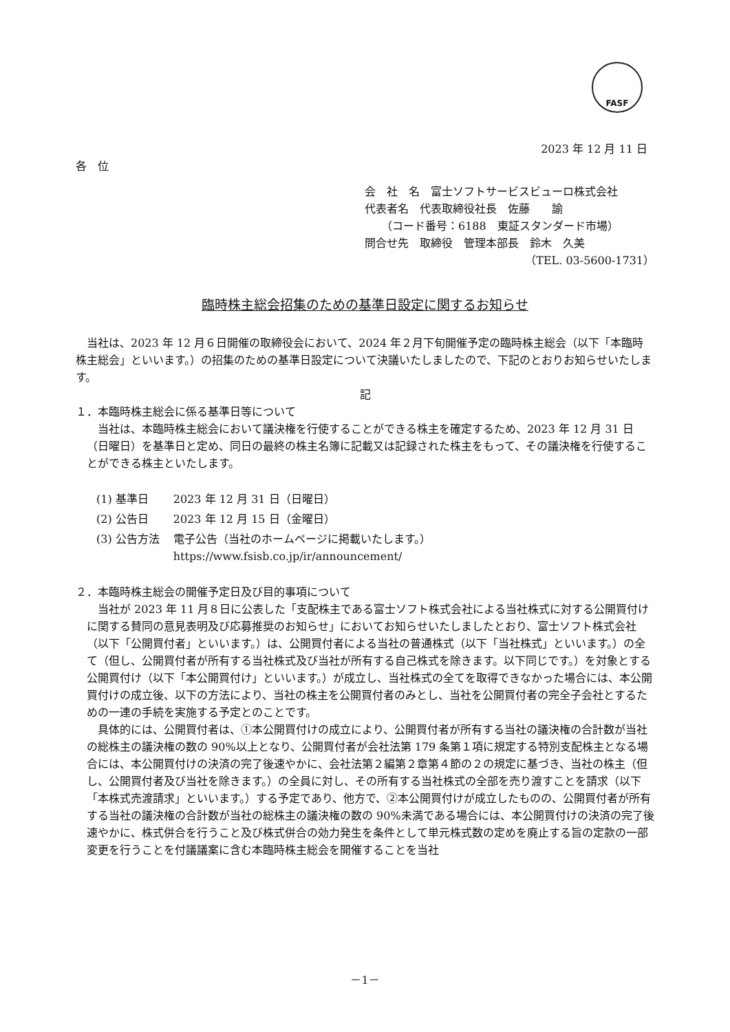FASF
2023 年 12 月 11 日
各　位
会　社　名　富士ソフトサービスビューロ株式会社
代表者名　代表取締役社長　佐藤　　諭
　　（コード番号：6188　東証スタンダード市場）
問合せ先　取締役　管理本部長　鈴木　久美
（TEL. 03-5600-1731）
臨時株主総会招集のための基準日設定に関するお知らせ
当社は、2023 年 12 月６日開催の取締役会において、2024 年２月下旬開催予定の臨時株主総会（以下「本臨時株主総会」といいます。）の招集のための基準日設定について決議いたしましたので、下記のとおりお知らせいたします。
記
１．本臨時株主総会に係る基準日等について
当社は、本臨時株主総会において議決権を行使することができる株主を確定するため、2023 年 12 月 31 日（日曜日）を基準日と定め、同日の最終の株主名簿に記載又は記録された株主をもって、その議決権を行使することができる株主といたします。
| (1) 基準日 | 2023 年 12 月 31 日（日曜日） |
| (2) 公告日 | 2023 年 12 月 15 日（金曜日） |
| (3) 公告方法 | 電子公告（当社のホームページに掲載いたします。） https://www.fsisb.co.jp/ir/announcement/ |
２．本臨時株主総会の開催予定日及び目的事項について
当社が 2023 年 11 月８日に公表した「支配株主である富士ソフト株式会社による当社株式に対する公開買付けに関する賛同の意見表明及び応募推奨のお知らせ」においてお知らせいたしましたとおり、富士ソフト株式会社（以下「公開買付者」といいます。）は、公開買付者による当社の普通株式（以下「当社株式」といいます。）の全て（但し、公開買付者が所有する当社株式及び当社が所有する自己株式を除きます。以下同じです。）を対象とする公開買付け（以下「本公開買付け」といいます。）が成立し、当社株式の全てを取得できなかった場合には、本公開買付けの成立後、以下の方法により、当社の株主を公開買付者のみとし、当社を公開買付者の完全子会社とするための一連の手続を実施する予定とのことです。
具体的には、公開買付者は、①本公開買付けの成立により、公開買付者が所有する当社の議決権の合計数が当社の総株主の議決権の数の 90%以上となり、公開買付者が会社法第 179 条第１項に規定する特別支配株主となる場合には、本公開買付けの決済の完了後速やかに、会社法第２編第２章第４節の２の規定に基づき、当社の株主（但し、公開買付者及び当社を除きます。）の全員に対し、その所有する当社株式の全部を売り渡すことを請求（以下「本株式売渡請求」といいます。）する予定であり、他方で、②本公開買付けが成立したものの、公開買付者が所有する当社の議決権の合計数が当社の総株主の議決権の数の 90%未満である場合には、本公開買付けの決済の完了後速やかに、株式併合を行うこと及び株式併合の効力発生を条件として単元株式数の定めを廃止する旨の定款の一部変更を行うことを付議議案に含む本臨時株主総会を開催することを当社
－1－